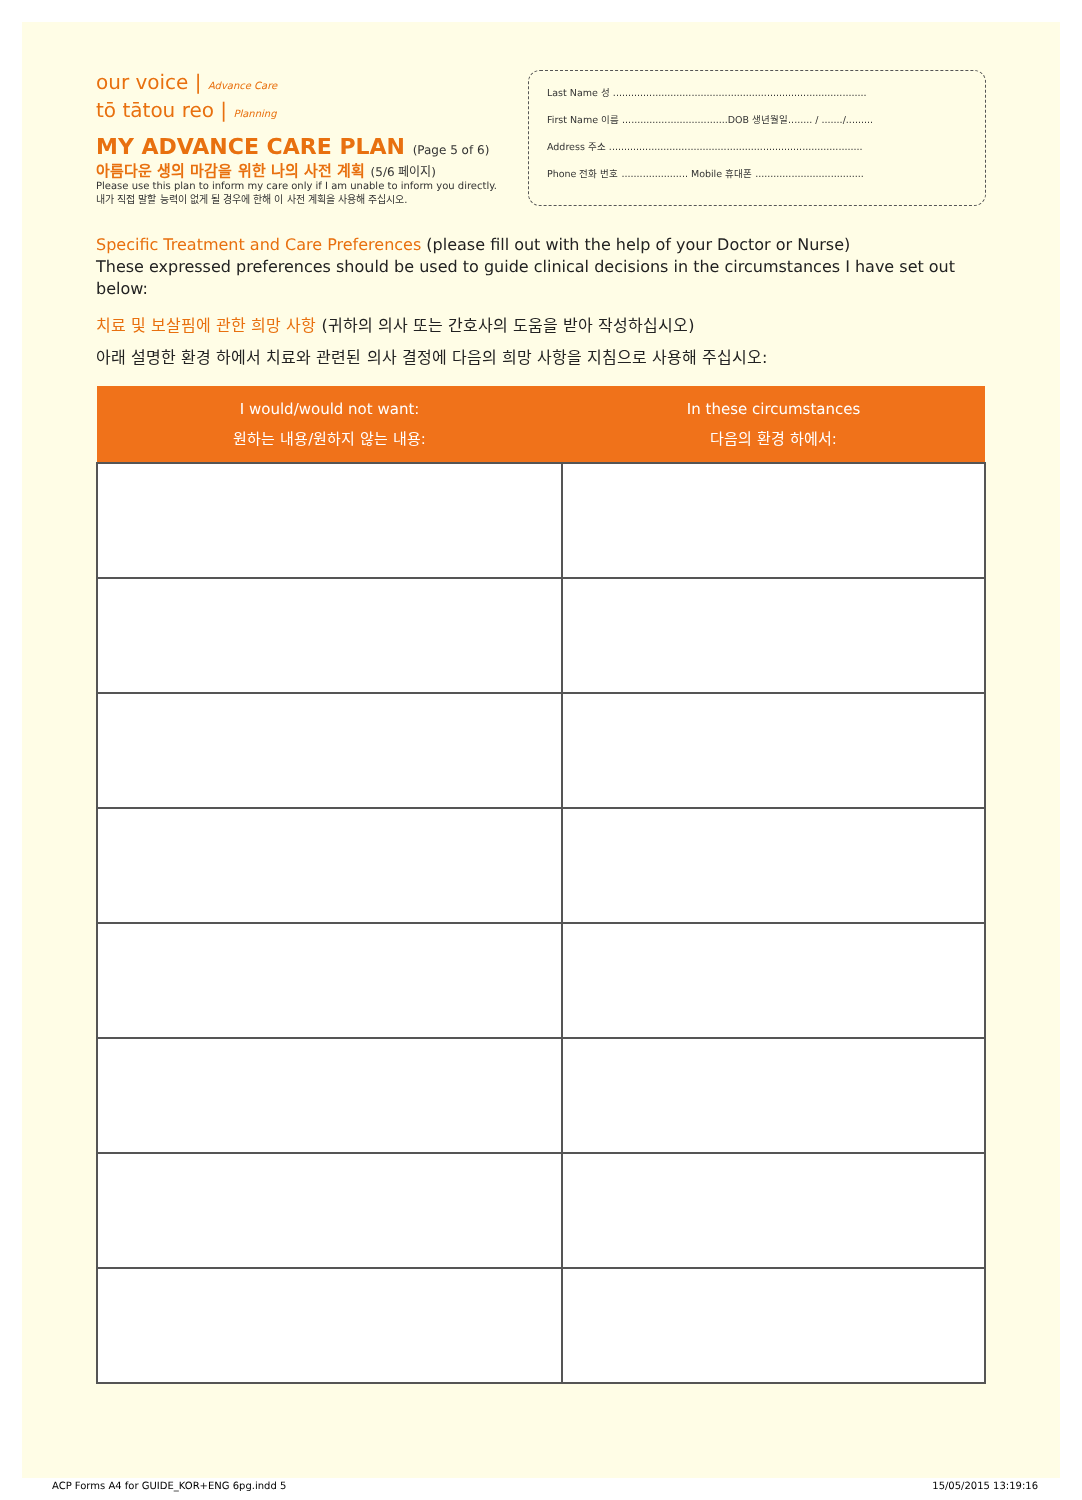our voice | Advance Care
tō tātou reo | Planning
MY ADVANCE CARE PLAN (Page 5 of 6)
아름다운 생의 마감을 위한 나의 사전 계획 (5/6 페이지)
Please use this plan to inform my care only if I am unable to inform you directly.
내가 직접 말할 능력이 없게 될 경우에 한해 이 사전 계획을 사용해 주십시오.
Last Name 성 ....................................................................................
First Name 이름 ...................................DOB 생년월일........ / ......./.........
Address 주소 ....................................................................................
Phone 전화 번호 ...................... Mobile 휴대폰 ....................................
Specific Treatment and Care Preferences (please fill out with the help of your Doctor or Nurse)
These expressed preferences should be used to guide clinical decisions in the circumstances I have set out below:
치료 및 보살핌에 관한 희망 사항 (귀하의 의사 또는 간호사의 도움을 받아 작성하십시오)
아래 설명한 환경 하에서 치료와 관련된 의사 결정에 다음의 희망 사항을 지침으로 사용해 주십시오:
| I would/would not want: 원하는 내용/원하지 않는 내용: | In these circumstances 다음의 환경 하에서: |
| --- | --- |
ACP Forms A4 for GUIDE_KOR+ENG 6pg.indd 5 15/05/2015 13:19:16